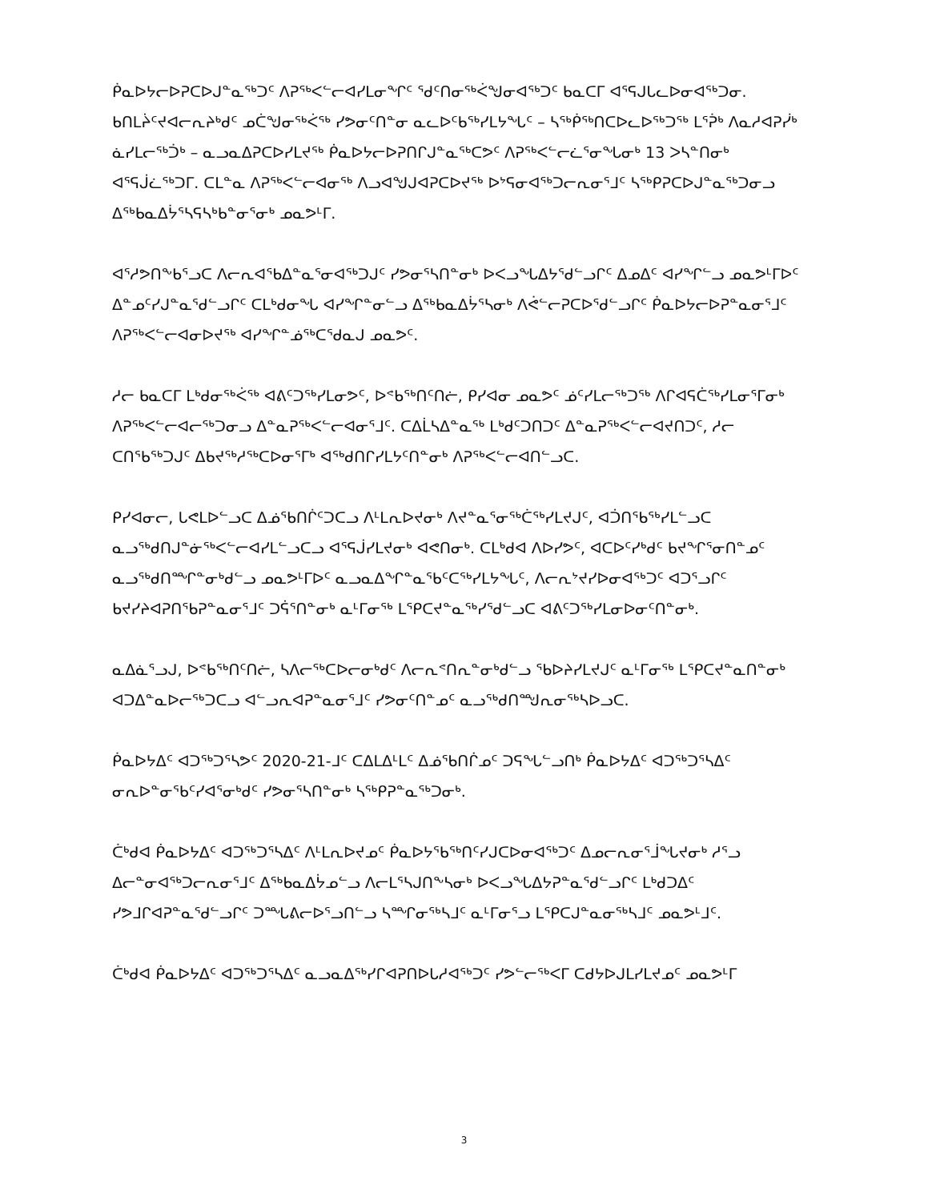ᑮᓇᐅᔭᓕᐅᕈᑕᐅᒍᓐᓇᖅᑐᑦ ᐱᕈᖅᐸᓪᓕᐊᓯᒪᓂᖏᑦ ᖁᑦᑎᓂᖅᐹᖑᓂᐊᖅᑐᑦ ᑲᓇᑕᒥ ᐊᕐᕋᒍᒐᓚᐅᓂᐊᖅᑐᓂ. ᑲᑎᒪᔩᑦᔪᐊᓕᕆᔨᒃᑯᑦ ᓄᑖᖑᓂᖅᐹᖅ ᓯᕗᓂᑦᑎᓐᓂ ᓇᓚᐅᑦᑲᖅᓯᒪᔭᖓᑦ – ᓴᖅᑮᖅᑎᑕᐅᓚᐅᖅᑐᖅ ᒪᕐᕉᒃ ᐱᓇᓱᐊᕈᓰᒃ ᓈᓯᒪᓕᖅᑑᒃ – ᓇᓗᓇᐃᕈᑕᐅᓯᒪᔪᖅ ᑮᓇᐅᔭᓕᐅᕈᑎᒋᒍᓐᓇᖅᑕᕗᑦ ᐱᕈᖅᐸᓪᓕᓛᕐᓂᖓᓂᒃ 13 ᐳᓴᓐᑎᓂᒃ ᐊᕐᕋᒎᓛᖅᑐᒥ. ᑕᒪᓐᓇ ᐱᕈᖅᐸᓪᓕᐊᓂᖅ ᐱᓗᐊᖑᒍᐊᕈᑕᐅᔪᖅ ᐅᔾᕋᓂᐊᖅᑐᓕᕆᓂᕐᒧᑦ ᓴᖅᑭᕈᑕᐅᒍᓐᓇᖅᑐᓂᓗ ᐃᖅᑲᓇᐃᔮᕐᓴᕋᓴᒃᑲᓐᓂᕐᓂᒃ ᓄᓇᕗᒻᒥ.
ᐊᕐᓱᕗᑎᖕᑲᕐᓗᑕ ᐱᓕᕆᐊᖃᐃᓐᓇᕐᓂᐊᖅᑐᒍᑦ ᓯᕗᓂᕐᓴᑎᓐᓂᒃ ᐅᐸᓗᖓᐃᔭᕐᑯᓪᓗᒋᑦ ᐃᓄᐃᑦ ᐊᓯᖏᓪᓗ ᓄᓇᕗᒻᒥᐅᑦ ᐃᓐᓄᑦᓯᒍᓐᓇᕐᑯᓪᓗᒋᑦ ᑕᒪᒃᑯᓂᖓ ᐊᓯᖏᓐᓂᓪᓗ ᐃᖅᑲᓇᐃᔮᕐᓴᓂᒃ ᐱᕚᓪᓕᕈᑕᐅᕐᑯᓪᓗᒋᑦ ᑮᓇᐅᔭᓕᐅᕈᓐᓇᓂᕐᒧᑦ ᐱᕈᖅᐸᓪᓕᐊᓂᐅᔪᖅ ᐊᓯᖏᓐᓅᖅᑕᕐᑯᓇᒍ ᓄᓇᕗᑦ.
ᓱᓕ ᑲᓇᑕᒥ ᒪᒃᑯᓂᖅᐹᖅ ᐊᕕᑦᑐᖅᓯᒪᓂᕗᑦ, ᐅᕝᑲᖅᑎᑦᑎᓖ, ᑭᓯᐊᓂ ᓄᓇᕗᑦ ᓅᑦᓯᒪᓕᖅᑐᖅ ᐱᒋᐊᕋᑖᖅᓯᒪᓂᕐᒥᓂᒃ ᐱᕈᖅᐸᓪᓕᐊᓕᖅᑐᓂᓗ ᐃᓐᓇᕈᖅᐸᓪᓕᐊᓂᕐᒧᑦ. ᑕᐃᒫᓴᐃᓐᓇᖅ ᒪᒃᑯᑦᑐᑎᑐᑦ ᐃᓐᓇᕈᖅᐸᓪᓕᐊᔪᑎᑐᑦ, ᓱᓕ ᑕᑎᕐᑲᖅᑐᒍᑦ ᐃᑲᔪᖅᓱᖅᑕᐅᓂᕐᒥᒃ ᐊᖅᑯᑎᒋᓯᒪᔭᑦᑎᓐᓂᒃ ᐱᕈᖅᐸᓪᓕᐊᑎᓪᓗᑕ.
ᑭᓯᐊᓂᓕ, ᒐᕙᒪᐅᓪᓗᑕ ᐃᓅᕐᑲᑎᒌᑦᑐᑕᓗ ᐱᒻᒪᕆᐅᔪᓂᒃ ᐱᔪᓐᓇᕐᓂᖅᑖᖅᓯᒪᔪᒍᑦ, ᐊᑑᑎᕐᑲᖅᓯᒪᓪᓗᑕ ᓇᓗᖅᑯᑎᒍᓐᓃᖅᐸᓪᓕᐊᓯᒪᓪᓗᑕᓗ ᐊᕐᕋᒎᓯᒪᔪᓂᒃ ᐊᕙᑎᓂᒃ. ᑕᒪᒃᑯᐊ ᐱᐅᓯᕗᑦ, ᐊᑕᐅᑦᓯᒃᑯᑦ ᑲᔪᖏᕐᓂᑎᓐᓄᑦ ᓇᓗᖅᑯᑎᙱᓐᓂᒃᑯᓪᓗ ᓄᓇᕗᒻᒥᐅᑦ ᓇᓗᓇᐃᖏᓐᓇᕐᑲᑦᑕᖅᓯᒪᔭᖓᑦ, ᐱᓕᕆᔾᔪᓯᐅᓂᐊᖅᑐᑦ ᐊᑐᕐᓗᒋᑦ ᑲᔪᓯᔨᐊᕈᑎᕐᑲᕈᓐᓇᓂᕐᒧᑦ ᑐᕌᕐᑎᓐᓂᒃ ᓇᒻᒥᓂᖅ ᒪᕿᑕᔪᓐᓇᖅᓯᕐᑯᓪᓗᑕ ᐊᕕᑦᑐᖅᓯᒪᓂᐅᓂᑦᑎᓐᓂᒃ.
ᓇᐃᓈᕐᓗᒍ, ᐅᕝᑲᖅᑎᑦᑎᓖ, ᓴᐱᓕᖅᑕᐅᓕᓂᒃᑯᑦ ᐱᓕᕆᕝᑎᕆᓐᓂᒃᑯᓪᓗ ᖃᐅᔨᓯᒪᔪᒍᑦ ᓇᒻᒥᓂᖅ ᒪᕿᑕᔪᓐᓇᑎᓐᓂᒃ ᐊᑐᐃᓐᓇᐅᓕᖅᑐᑕᓗ ᐊᓪᓗᕆᐊᕈᓐᓇᓂᕐᒧᑦ ᓯᕗᓂᑦᑎᓐᓄᑦ ᓇᓗᖅᑯᑎᙳᕆᓂᖅᓴᐅᓗᑕ.
ᑮᓇᐅᔭᐃᑦ ᐊᑐᖅᑐᕐᓴᕗᑦ 2020-21-ᒧᑦ ᑕᐃᒪᐃᒻᒪᑦ ᐃᓅᕐᑲᑎᒌᓄᑦ ᑐᕋᖓᓪᓗᑎᒃ ᑮᓇᐅᔭᐃᑦ ᐊᑐᖅᑐᕐᓴᐃᑦ ᓂᕆᐅᓐᓂᕐᑲᑦᓯᐊᕐᓂᒃᑯᑦ ᓯᕗᓂᕐᓴᑎᓐᓂᒃ ᓴᖅᑭᕈᓐᓇᖅᑐᓂᒃ.
ᑖᒃᑯᐊ ᑮᓇᐅᔭᐃᑦ ᐊᑐᖅᑐᕐᓴᐃᑦ ᐱᒻᒪᕆᐅᔪᓄᑦ ᑮᓇᐅᔭᕐᑲᖅᑎᑦᓯᒍᑕᐅᓂᐊᖅᑐᑦ ᐃᓄᓕᕆᓂᕐᒨᖓᔪᓂᒃ ᓱᕐᓗ ᐃᓕᓐᓂᐊᖅᑐᓕᕆᓂᕐᒧᑦ ᐃᖅᑲᓇᐃᔮᓄᓪᓗ ᐱᓕᒪᕐᓴᒍᑎᖕᓴᓂᒃ ᐅᐸᓗᖓᐃᔭᕈᓐᓇᕐᑯᓪᓗᒋᑦ ᒪᒃᑯᑐᐃᑦ ᓯᕗᒧᒋᐊᕈᓐᓇᕐᑯᓪᓗᒋᑦ ᑐᙵᕕᓕᐅᕐᓗᑎᓪᓗ ᓴᙱᓂᖅᓴᒧᑦ ᓇᒻᒥᓂᕐᓗ ᒪᕿᑕᒍᓐᓇᓂᖅᓴᒧᑦ ᓄᓇᕗᒻᒧᑦ.
ᑖᒃᑯᐊ ᑮᓇᐅᔭᐃᑦ ᐊᑐᖅᑐᕐᓴᐃᑦ ᓇᓗᓇᐃᖅᓯᒋᐊᕈᑎᐅᒐᓱᐊᖅᑐᑦ ᓯᕗᓪᓕᖅᐸᒥ ᑕᑯᔭᐅᒍᒪᓯᒪᔪᓄᑦ ᓄᓇᕗᒻᒥ
3